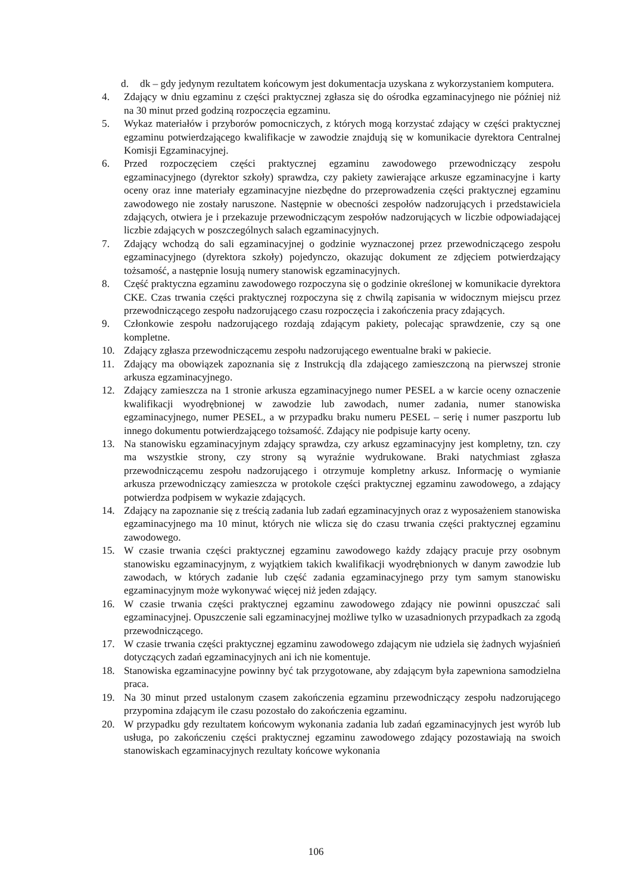d. dk – gdy jedynym rezultatem końcowym jest dokumentacja uzyskana z wykorzystaniem komputera.
4. Zdający w dniu egzaminu z części praktycznej zgłasza się do ośrodka egzaminacyjnego nie później niż na 30 minut przed godziną rozpoczęcia egzaminu.
5. Wykaz materiałów i przyborów pomocniczych, z których mogą korzystać zdający w części praktycznej egzaminu potwierdzającego kwalifikacje w zawodzie znajdują się w komunikacie dyrektora Centralnej Komisji Egzaminacyjnej.
6. Przed rozpoczęciem części praktycznej egzaminu zawodowego przewodniczący zespołu egzaminacyjnego (dyrektor szkoły) sprawdza, czy pakiety zawierające arkusze egzaminacyjne i karty oceny oraz inne materiały egzaminacyjne niezbędne do przeprowadzenia części praktycznej egzaminu zawodowego nie zostały naruszone. Następnie w obecności zespołów nadzorujących i przedstawiciela zdających, otwiera je i przekazuje przewodniczącym zespołów nadzorujących w liczbie odpowiadającej liczbie zdających w poszczególnych salach egzaminacyjnych.
7. Zdający wchodzą do sali egzaminacyjnej o godzinie wyznaczonej przez przewodniczącego zespołu egzaminacyjnego (dyrektora szkoły) pojedynczo, okazując dokument ze zdjęciem potwierdzający tożsamość, a następnie losują numery stanowisk egzaminacyjnych.
8. Część praktyczna egzaminu zawodowego rozpoczyna się o godzinie określonej w komunikacie dyrektora CKE. Czas trwania części praktycznej rozpoczyna się z chwilą zapisania w widocznym miejscu przez przewodniczącego zespołu nadzorującego czasu rozpoczęcia i zakończenia pracy zdających.
9. Członkowie zespołu nadzorującego rozdają zdającym pakiety, polecając sprawdzenie, czy są one kompletne.
10. Zdający zgłasza przewodniczącemu zespołu nadzorującego ewentualne braki w pakiecie.
11. Zdający ma obowiązek zapoznania się z Instrukcją dla zdającego zamieszczoną na pierwszej stronie arkusza egzaminacyjnego.
12. Zdający zamieszcza na 1 stronie arkusza egzaminacyjnego numer PESEL a w karcie oceny oznaczenie kwalifikacji wyodrębnionej w zawodzie lub zawodach, numer zadania, numer stanowiska egzaminacyjnego, numer PESEL, a w przypadku braku numeru PESEL – serię i numer paszportu lub innego dokumentu potwierdzającego tożsamość. Zdający nie podpisuje karty oceny.
13. Na stanowisku egzaminacyjnym zdający sprawdza, czy arkusz egzaminacyjny jest kompletny, tzn. czy ma wszystkie strony, czy strony są wyraźnie wydrukowane. Braki natychmiast zgłasza przewodniczącemu zespołu nadzorującego i otrzymuje kompletny arkusz. Informację o wymianie arkusza przewodniczący zamieszcza w protokole części praktycznej egzaminu zawodowego, a zdający potwierdza podpisem w wykazie zdających.
14. Zdający na zapoznanie się z treścią zadania lub zadań egzaminacyjnych oraz z wyposażeniem stanowiska egzaminacyjnego ma 10 minut, których nie wlicza się do czasu trwania części praktycznej egzaminu zawodowego.
15. W czasie trwania części praktycznej egzaminu zawodowego każdy zdający pracuje przy osobnym stanowisku egzaminacyjnym, z wyjątkiem takich kwalifikacji wyodrębnionych w danym zawodzie lub zawodach, w których zadanie lub część zadania egzaminacyjnego przy tym samym stanowisku egzaminacyjnym może wykonywać więcej niż jeden zdający.
16. W czasie trwania części praktycznej egzaminu zawodowego zdający nie powinni opuszczać sali egzaminacyjnej. Opuszczenie sali egzaminacyjnej możliwe tylko w uzasadnionych przypadkach za zgodą przewodniczącego.
17. W czasie trwania części praktycznej egzaminu zawodowego zdającym nie udziela się żadnych wyjaśnień dotyczących zadań egzaminacyjnych ani ich nie komentuje.
18. Stanowiska egzaminacyjne powinny być tak przygotowane, aby zdającym była zapewniona samodzielna praca.
19. Na 30 minut przed ustalonym czasem zakończenia egzaminu przewodniczący zespołu nadzorującego przypomina zdającym ile czasu pozostało do zakończenia egzaminu.
20. W przypadku gdy rezultatem końcowym wykonania zadania lub zadań egzaminacyjnych jest wyrób lub usługa, po zakończeniu części praktycznej egzaminu zawodowego zdający pozostawiają na swoich stanowiskach egzaminacyjnych rezultaty końcowe wykonania
106